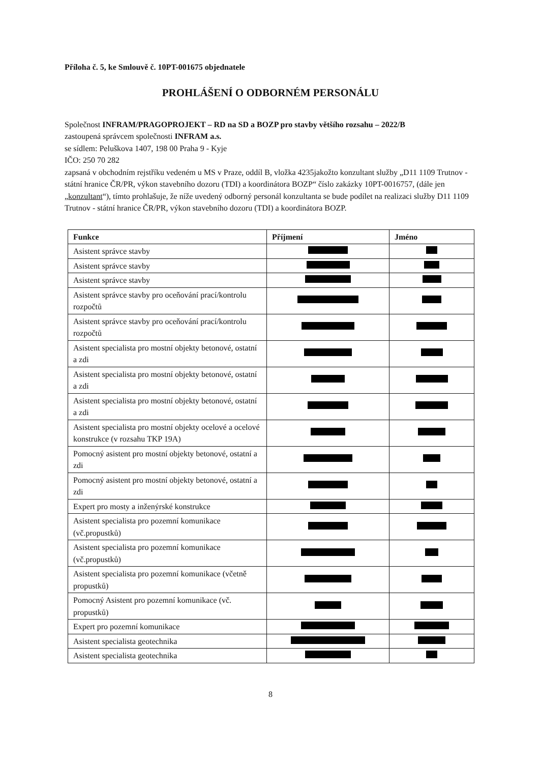Příloha č. 5, ke Smlouvě č. 10PT-001675 objednatele
PROHLÁŠENÍ O ODBORNÉM PERSONÁLU
Společnost INFRAM/PRAGOPROJEKT – RD na SD a BOZP pro stavby většího rozsahu – 2022/B
zastoupená správcem společnosti INFRAM a.s.
se sídlem: Peluškova 1407, 198 00 Praha 9 - Kyje
IČO: 250 70 282
zapsaná v obchodním rejstříku vedeném u MS v Praze, oddíl B, vložka 4235jakožto konzultant služby „D11 1109 Trutnov - státní hranice ČR/PR, výkon stavebního dozoru (TDI) a koordinátora BOZP“ číslo zakázky 10PT-0016757, (dále jen „konzultant“), tímto prohlašuje, že níže uvedený odborný personál konzultanta se bude podílet na realizaci služby D11 1109 Trutnov - státní hranice ČR/PR, výkon stavebního dozoru (TDI) a koordinátora BOZP.
| Funkce | Příjmení | Jméno |
| --- | --- | --- |
| Asistent správce stavby | | |
| Asistent správce stavby | | |
| Asistent správce stavby | | |
| Asistent správce stavby pro oceňování prací/kontrolu rozpočtů | | |
| Asistent správce stavby pro oceňování prací/kontrolu rozpočtů | | |
| Asistent specialista pro mostní objekty betonové, ostatní a zdi | | |
| Asistent specialista pro mostní objekty betonové, ostatní a zdi | | |
| Asistent specialista pro mostní objekty betonové, ostatní a zdi | | |
| Asistent specialista pro mostní objekty ocelové a ocelové konstrukce (v rozsahu TKP 19A) | | |
| Pomocný asistent pro mostní objekty betonové, ostatní a zdi | | |
| Pomocný asistent pro mostní objekty betonové, ostatní a zdi | | |
| Expert pro mosty a inženýrské konstrukce | | |
| Asistent specialista pro pozemní komunikace (vč.propustků) | | |
| Asistent specialista pro pozemní komunikace (vč.propustků) | | |
| Asistent specialista pro pozemní komunikace (včetně propustků) | | |
| Pomocný Asistent pro pozemní komunikace (vč. propustků) | | |
| Expert pro pozemní komunikace | | |
| Asistent specialista geotechnika | | |
| Asistent specialista geotechnika | | |
8